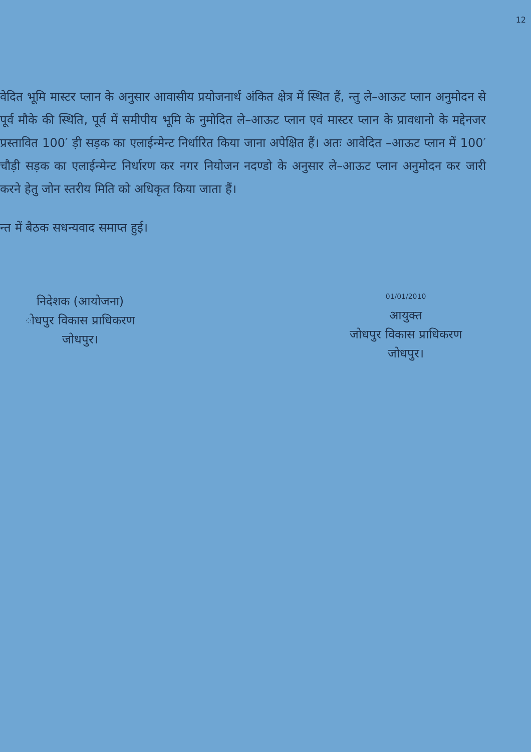12
वेदित भूमि मास्टर प्लान के अनुसार आवासीय प्रयोजनार्थ अंकित क्षेत्र में स्थित हैं, न्तु ले–आऊट प्लान अनुमोदन से पूर्व मौके की स्थिति, पूर्व में समीपीय भूमि के नुमोदित ले–आऊट प्लान एवं मास्टर प्लान के प्रावधानो के मद्देनजर प्रस्तावित 100′ ड़ी सड़क का एलाईन्मेन्ट निर्धारित किया जाना अपेक्षित हैं। अतः आवेदित –आऊट प्लान में 100′ चौड़ी सड़क का एलाईन्मेन्ट निर्धारण कर नगर नियोजन नदण्डो के अनुसार ले–आऊट प्लान अनुमोदन कर जारी करने हेतु जोन स्तरीय मिति को अधिकृत किया जाता हैं।
न्त में बैठक सधन्यवाद समाप्त हुई।
निदेशक (आयोजना)
ोधपुर विकास प्राधिकरण
जोधपुर।
01/01/2010
आयुक्त
जोधपुर विकास प्राधिकरण
जोधपुर।